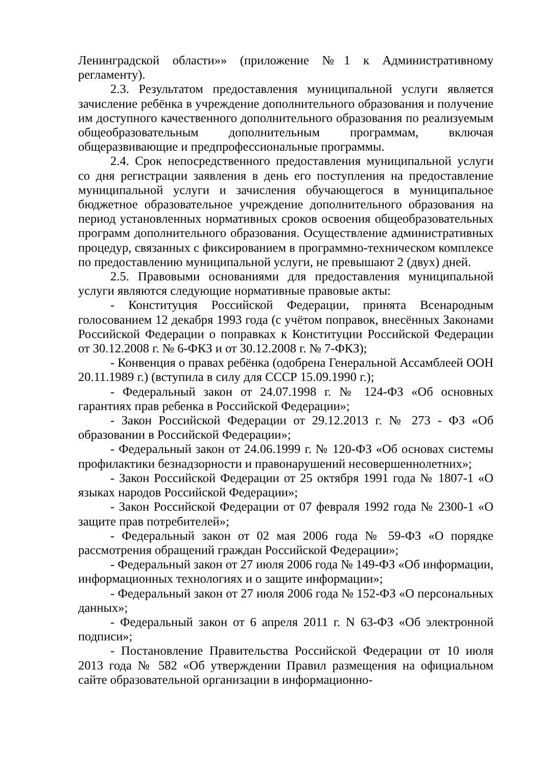Ленинградской области»» (приложение №1 к Административному регламенту).
2.3. Результатом предоставления муниципальной услуги является зачисление ребёнка в учреждение дополнительного образования и получение им доступного качественного дополнительного образования по реализуемым общеобразовательным дополнительным программам, включая общеразвивающие и предпрофессиональные программы.
2.4. Срок непосредственного предоставления муниципальной услуги со дня регистрации заявления в день его поступления на предоставление муниципальной услуги и зачисления обучающегося в муниципальное бюджетное образовательное учреждение дополнительного образования на период установленных нормативных сроков освоения общеобразовательных программ дополнительного образования. Осуществление административных процедур, связанных с фиксированием в программно-техническом комплексе по предоставлению муниципальной услуги, не превышают 2 (двух) дней.
2.5. Правовыми основаниями для предоставления муниципальной услуги являются следующие нормативные правовые акты:
- Конституция Российской Федерации, принята Всенародным голосованием 12 декабря 1993 года (с учётом поправок, внесённых Законами Российской Федерации о поправках к Конституции Российской Федерации от 30.12.2008 г. № 6-ФКЗ и от 30.12.2008 г. № 7-ФКЗ);
- Конвенция о правах ребёнка (одобрена Генеральной Ассамблеей ООН 20.11.1989 г.) (вступила в силу для СССР 15.09.1990 г.);
- Федеральный закон от 24.07.1998 г. № 124-ФЗ «Об основных гарантиях прав ребенка в Российской Федерации»;
- Закон Российской Федерации от 29.12.2013 г. № 273 - ФЗ «Об образовании в Российской Федерации»;
- Федеральный закон от 24.06.1999 г. № 120-ФЗ «Об основах системы профилактики безнадзорности и правонарушений несовершеннолетних»;
- Закон Российской Федерации от 25 октября 1991 года № 1807-1 «О языках народов Российской Федерации»;
- Закон Российской Федерации от 07 февраля 1992 года № 2300-1 «О защите прав потребителей»;
- Федеральный закон от 02 мая 2006 года № 59-ФЗ «О порядке рассмотрения обращений граждан Российской Федерации»;
- Федеральный закон от 27 июля 2006 года № 149-ФЗ «Об информации, информационных технологиях и о защите информации»;
- Федеральный закон от 27 июля 2006 года № 152-ФЗ «О персональных данных»;
- Федеральный закон от 6 апреля 2011 г. N 63-ФЗ «Об электронной подписи»;
- Постановление Правительства Российской Федерации от 10 июля 2013 года № 582 «Об утверждении Правил размещения на официальном сайте образовательной организации в информационно-